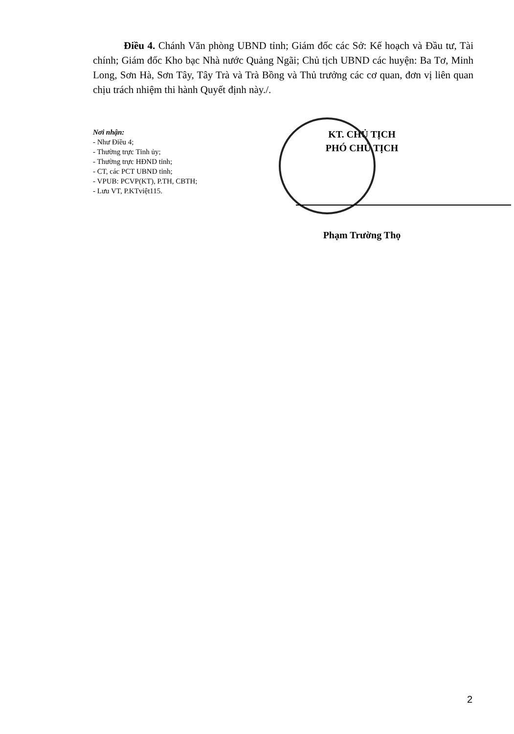Điều 4. Chánh Văn phòng UBND tỉnh; Giám đốc các Sở: Kế hoạch và Đầu tư, Tài chính; Giám đốc Kho bạc Nhà nước Quảng Ngãi; Chủ tịch UBND các huyện: Ba Tơ, Minh Long, Sơn Hà, Sơn Tây, Tây Trà và Trà Bồng và Thủ trưởng các cơ quan, đơn vị liên quan chịu trách nhiệm thi hành Quyết định này./.
Nơi nhận:
- Như Điều 4;
- Thường trực Tỉnh ủy;
- Thường trực HĐND tỉnh;
- CT, các PCT UBND tỉnh;
- VPUB: PCVP(KT), P.TH, CBTH;
- Lưu VT, P.KTviệt115.
KT. CHỦ TỊCH
PHÓ CHỦ TỊCH
Phạm Trường Thọ
2